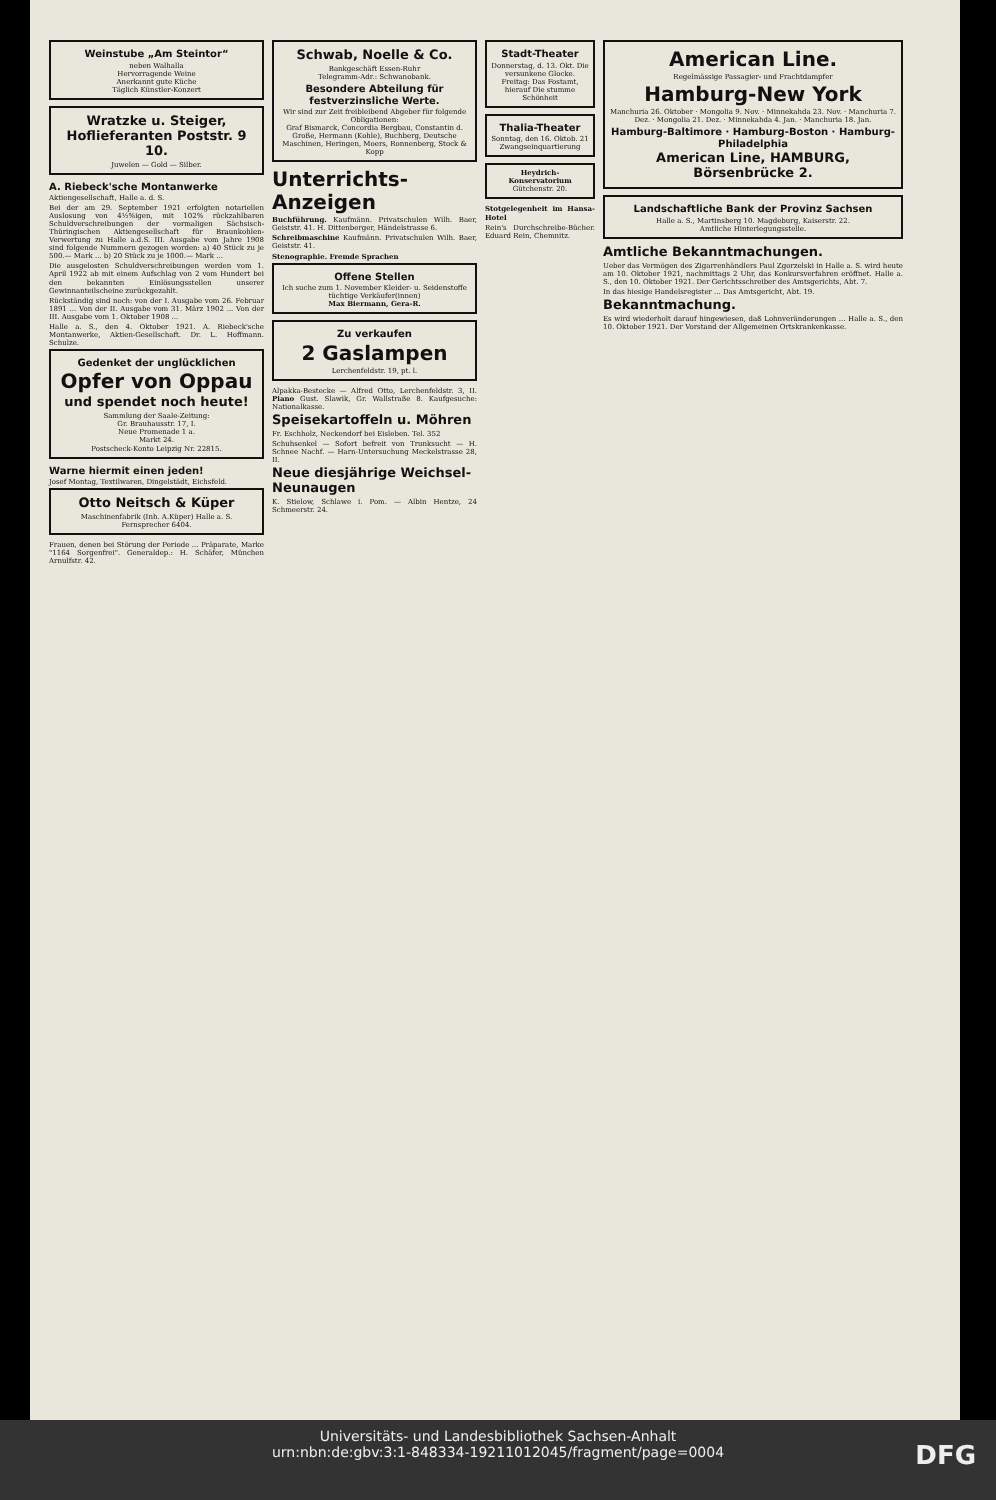Weinstube „Am Steintor“
neben Walhalla
Hervorragende Weine
Anerkannt gute Küche
Täglich Künstler-Konzert
Wratzke u. Steiger, Hoflieferanten Poststr. 9 10.
Juwelen — Gold — Silber.
A. Riebeck'sche Montanwerke
Aktiengesellschaft, Halle a. d. S.
Bei der am 29. September 1921 erfolgten notariellen Auslosung von 4½%igen, mit 102% rückzahlbaren Schuldverschreibungen der vormaligen Sächsisch-Thüringischen Aktiengesellschaft für Braunkohlen-Verwertung zu Halle a.d.S. III. Ausgabe vom Jahre 1908 sind folgende Nummern gezogen worden: a) 40 Stück zu je 500.— Mark ... b) 20 Stück zu je 1000.— Mark ...
Die ausgelosten Schuldverschreibungen werden vom 1. April 1922 ab mit einem Aufschlag von 2 vom Hundert bei den bekannten Einlösungsstellen unserer Gewinnanteilscheine zurückgezahlt.
Rückständig sind noch: von der I. Ausgabe vom 26. Februar 1891 ... Von der II. Ausgabe vom 31. März 1902 ... Von der III. Ausgabe vom 1. Oktober 1908 ...
Halle a. S., den 4. Oktober 1921. A. Riebeck'sche Montanwerke, Aktien-Gesellschaft. Dr. L. Hoffmann. Schulze.
Gedenket der unglücklichen
Opfer von Oppau
und spendet noch heute!
Sammlung der Saale-Zeitung:
Gr. Brauhausstr. 17, I.
Neue Promenade 1 a.
Markt 24.
Postscheck-Konto Leipzig Nr. 22815.
Warne hiermit einen jeden!
Josef Montag, Textilwaren, Dingelstädt, Eichsfeld.
Otto Neitsch & Küper
Maschinenfabrik (Inh. A.Küper) Halle a. S.
Fernsprecher 6404.
Frauen, denen bei Störung der Periode ... Präparate, Marke "1164 Sorgenfrei". Generaldep.: H. Schäfer, München Arnulfstr. 42.
Schwab, Noelle & Co.
Bankgeschäft Essen-Ruhr
Telegramm-Adr.: Schwanobank.
Besondere Abteilung für festverzinsliche Werte.
Wir sind zur Zeit freibleibend Abgeber für folgende Obligationen:
Graf Bismarck, Concordia Bergbau, Constantin d. Große, Hermann (Kohle), Buchberg, Deutsche Maschinen, Heringen, Moers, Ronnenberg, Stock & Kopp
Unterrichts-Anzeigen
Buchführung. Kaufmänn. Privatschulen Wilh. Baer, Geiststr. 41. H. Dittenberger, Händelstrasse 6.
Schreibmaschine Kaufmänn. Privatschulen Wilh. Baer, Geiststr. 41.
Stenographie. Fremde Sprachen
Offene Stellen
Ich suche zum 1. November Kleider- u. Seidenstoffe tüchtige Verkäufer(innen)
Max Biermann, Gera-R.
Zu verkaufen
2 Gaslampen
Lerchenfeldstr. 19, pt. l.
Alpakka-Bestecke — Alfred Otto, Lerchenfeldstr. 3, II. Piano Gust. Slawik, Gr. Wallstraße 8. Kaufgesuche: Nationalkasse.
Speisekartoffeln u. Möhren
Fr. Eschholz, Neckendorf bei Eisleben. Tel. 352
Schuhsenkel — Sofort befreit von Trunksucht — H. Schnee Nachf. — Harn-Untersuchung Meckelstrasse 28, II.
Neue diesjährige Weichsel-Neunaugen
K. Stielow, Schlawe i. Pom. — Albin Hentze, 24 Schmeerstr. 24.
Stadt-Theater
Donnerstag, d. 13. Okt. Die versunkene Glocke. Freitag: Das Fostamt, hierauf Die stumme Schönheit
Thalia-Theater
Sonntag, den 16. Oktob. 21 Zwangseinquartierung
Heydrich-Konservatorium Gütchenstr. 20.
Stotgelegenheit im Hansa-Hotel
Rein's Durchschreibe-Bücher. Eduard Rein, Chemnitz.
American Line.
Regelmässige Passagier- und Frachtdampfer
Hamburg-New York
Manchuria 26. Oktober · Mongolia 9. Nov. · Minnekahda 23. Nov. · Manchuria 7. Dez. · Mongolia 21. Dez. · Minnekahda 4. Jan. · Manchuria 18. Jan.
Hamburg-Baltimore · Hamburg-Boston · Hamburg-Philadelphia
American Line, HAMBURG, Börsenbrücke 2.
Landschaftliche Bank der Provinz Sachsen
Halle a. S., Martinsberg 10. Magdeburg, Kaiserstr. 22.
Amtliche Hinterlegungsstelle.
Amtliche Bekanntmachungen.
Ueber das Vermögen des Zigarrenhändlers Paul Zgorzelski in Halle a. S. wird heute am 10. Oktober 1921, nachmittags 2 Uhr, das Konkursverfahren eröffnet. Halle a. S., den 10. Oktober 1921. Der Gerichtsschreiber des Amtsgerichts, Abt. 7.
In das hiesige Handelsregister ... Das Amtsgericht, Abt. 19.
Bekanntmachung.
Es wird wiederholt darauf hingewiesen, daß Lohnveränderungen ... Halle a. S., den 10. Oktober 1921. Der Vorstand der Allgemeinen Ortskrankenkasse.
Universitäts- und Landesbibliothek Sachsen-Anhalt
urn:nbn:de:gbv:3:1-848334-19211012045/fragment/page=0004
DFG